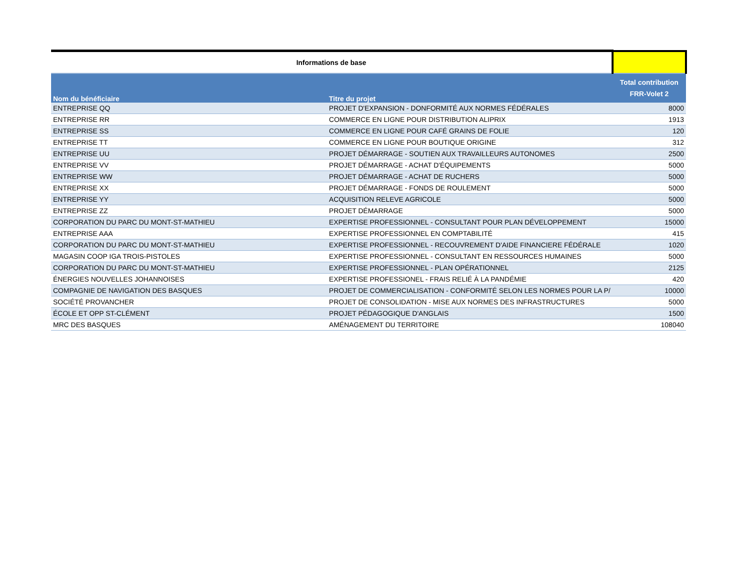| Informations de base | | |
| Nom du bénéficiaire | Titre du projet | Total contribution FRR-Volet 2 |
| ENTREPRISE QQ | PROJET D'EXPANSION - DONFORMITÉ AUX NORMES FÉDÉRALES | 8000 |
| ENTREPRISE RR | COMMERCE EN LIGNE POUR DISTRIBUTION ALIPRIX | 1913 |
| ENTREPRISE SS | COMMERCE EN LIGNE POUR CAFÉ GRAINS DE FOLIE | 120 |
| ENTREPRISE TT | COMMERCE EN LIGNE POUR BOUTIQUE ORIGINE | 312 |
| ENTREPRISE UU | PROJET DÉMARRAGE - SOUTIEN AUX TRAVAILLEURS AUTONOMES | 2500 |
| ENTREPRISE VV | PROJET DÉMARRAGE - ACHAT D'ÉQUIPEMENTS | 5000 |
| ENTREPRISE WW | PROJET DÉMARRAGE - ACHAT DE RUCHERS | 5000 |
| ENTREPRISE XX | PROJET DÉMARRAGE - FONDS DE ROULEMENT | 5000 |
| ENTREPRISE YY | ACQUISITION RELEVE AGRICOLE | 5000 |
| ENTREPRISE ZZ | PROJET DÉMARRAGE | 5000 |
| CORPORATION DU PARC DU MONT-ST-MATHIEU | EXPERTISE PROFESSIONNEL - CONSULTANT POUR PLAN DÉVELOPPEMENT | 15000 |
| ENTREPRISE AAA | EXPERTISE PROFESSIONNEL EN COMPTABILITÉ | 415 |
| CORPORATION DU PARC DU MONT-ST-MATHIEU | EXPERTISE PROFESSIONNEL - RECOUVREMENT D'AIDE FINANCIERE FÉDÉRALE | 1020 |
| MAGASIN COOP IGA TROIS-PISTOLES | EXPERTISE PROFESSIONNEL - CONSULTANT EN RESSOURCES HUMAINES | 5000 |
| CORPORATION DU PARC DU MONT-ST-MATHIEU | EXPERTISE PROFESSIONNEL - PLAN OPÉRATIONNEL | 2125 |
| ÉNERGIES NOUVELLES JOHANNOISES | EXPERTISE PROFESSIONEL - FRAIS RELIÉ À LA PANDÉMIE | 420 |
| COMPAGNIE DE NAVIGATION DES BASQUES | PROJET DE COMMERCIALISATION - CONFORMITÉ SELON LES NORMES POUR LA P/ | 10000 |
| SOCIÉTÉ PROVANCHER | PROJET DE CONSOLIDATION - MISE AUX NORMES DES INFRASTRUCTURES | 5000 |
| ÉCOLE ET OPP ST-CLÉMENT | PROJET PÉDAGOGIQUE D'ANGLAIS | 1500 |
| MRC DES BASQUES | AMÉNAGEMENT DU TERRITOIRE | 108040 |